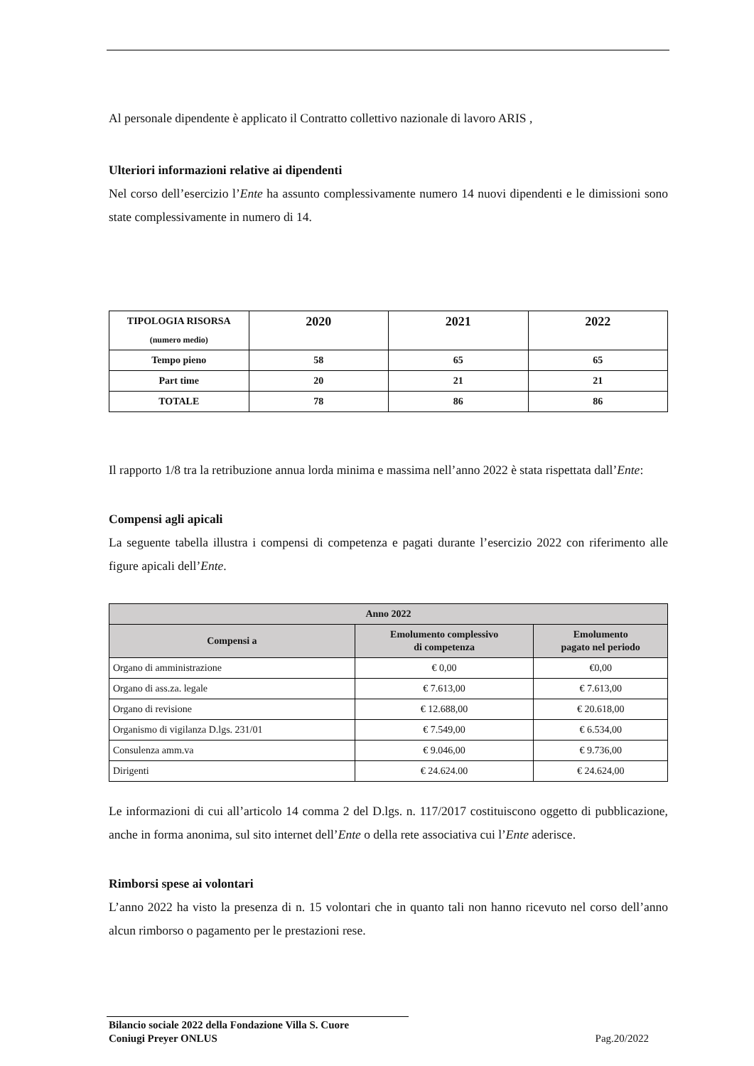Al personale dipendente è applicato il Contratto collettivo nazionale di lavoro ARIS ,
Ulteriori informazioni relative ai dipendenti
Nel corso dell’esercizio l’Ente ha assunto complessivamente numero 14 nuovi dipendenti e le dimissioni sono state complessivamente in numero di 14.
| TIPOLOGIA RISORSA (numero medio) | 2020 | 2021 | 2022 |
| --- | --- | --- | --- |
| Tempo pieno | 58 | 65 | 65 |
| Part time | 20 | 21 | 21 |
| TOTALE | 78 | 86 | 86 |
Il rapporto 1/8 tra la retribuzione annua lorda minima e massima nell’anno 2022 è stata rispettata dall’Ente:
Compensi agli apicali
La seguente tabella illustra i compensi di competenza e pagati durante l’esercizio 2022 con riferimento alle figure apicali dell’Ente.
| Anno 2022 | | |
| --- | --- | --- |
| Compensi a | Emolumento complessivo di competenza | Emolumento pagato nel periodo |
| Organo di amministrazione | € 0,00 | €0,00 |
| Organo di ass.za. legale | € 7.613,00 | € 7.613,00 |
| Organo di revisione | € 12.688,00 | € 20.618,00 |
| Organismo di vigilanza D.lgs. 231/01 | € 7.549,00 | € 6.534,00 |
| Consulenza amm.va | € 9.046,00 | € 9.736,00 |
| Dirigenti | € 24.624.00 | € 24.624,00 |
Le informazioni di cui all’articolo 14 comma 2 del D.lgs. n. 117/2017 costituiscono oggetto di pubblicazione, anche in forma anonima, sul sito internet dell’Ente o della rete associativa cui l’Ente aderisce.
Rimborsi spese ai volontari
L’anno 2022 ha visto la presenza di n. 15 volontari che in quanto tali non hanno ricevuto nel corso dell’anno alcun rimborso o pagamento per le prestazioni rese.
Bilancio sociale 2022 della Fondazione Villa S. Cuore
Coniugi Preyer ONLUS Pag.20/2022